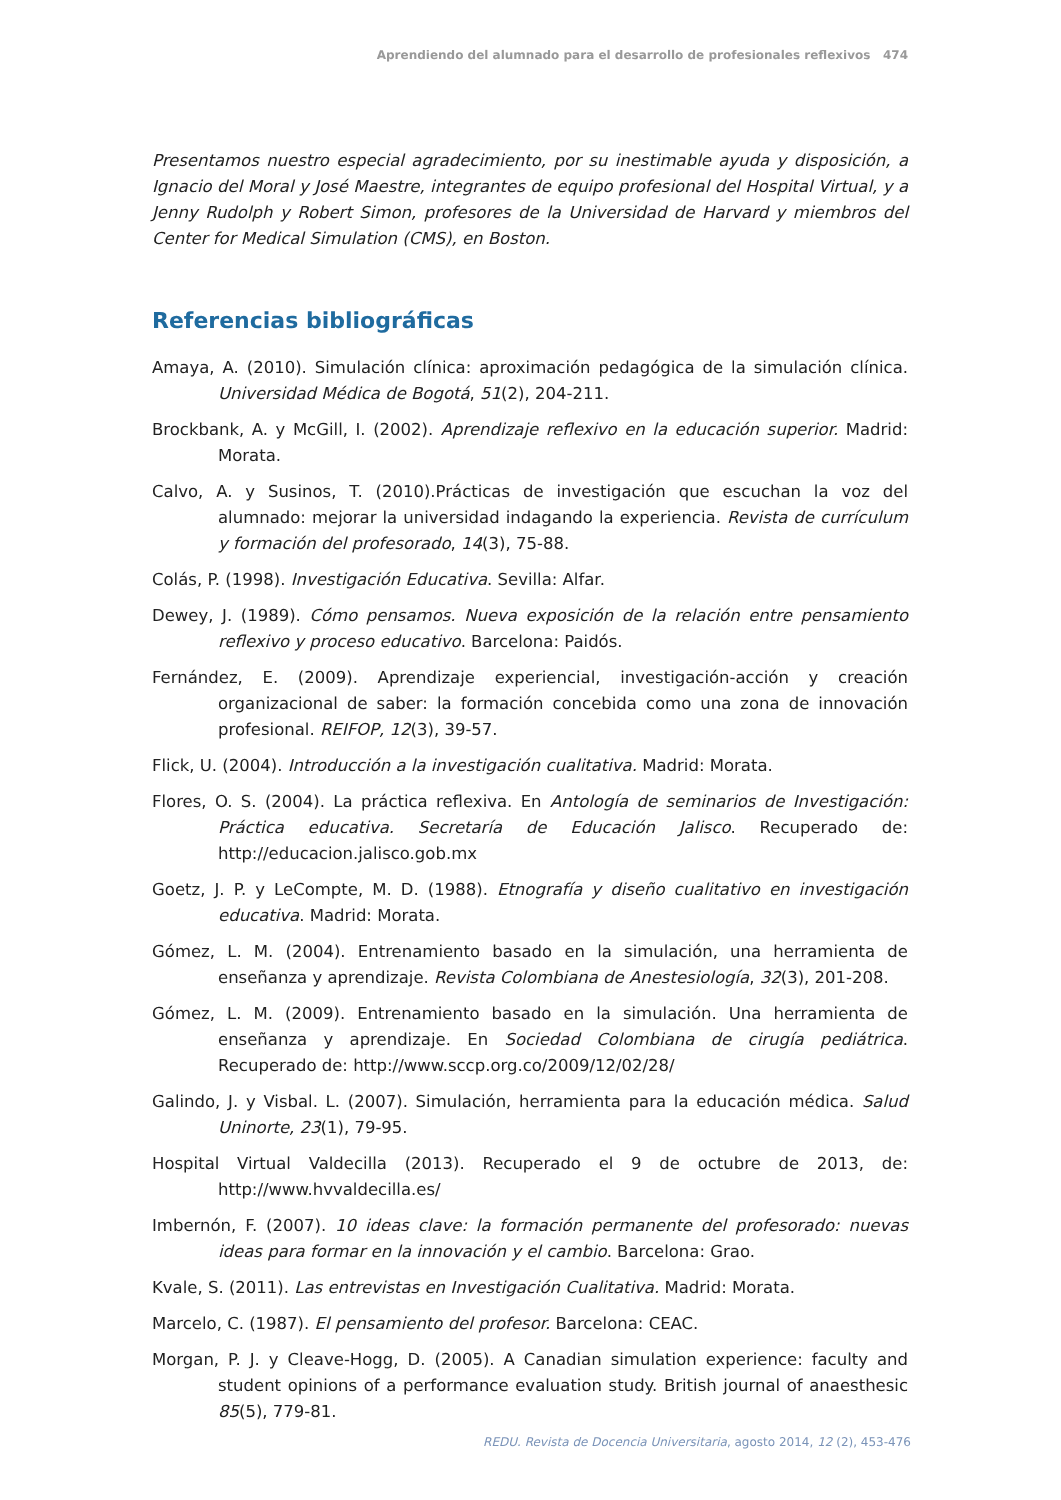Aprendiendo del alumnado para el desarrollo de profesionales reflexivos 474
Presentamos nuestro especial agradecimiento, por su inestimable ayuda y disposición, a Ignacio del Moral y José Maestre, integrantes de equipo profesional del Hospital Virtual, y a Jenny Rudolph y Robert Simon, profesores de la Universidad de Harvard y miembros del Center for Medical Simulation (CMS), en Boston.
Referencias bibliográficas
Amaya, A. (2010). Simulación clínica: aproximación pedagógica de la simulación clínica. Universidad Médica de Bogotá, 51(2), 204-211.
Brockbank, A. y McGill, I. (2002). Aprendizaje reflexivo en la educación superior. Madrid: Morata.
Calvo, A. y Susinos, T. (2010).Prácticas de investigación que escuchan la voz del alumnado: mejorar la universidad indagando la experiencia. Revista de currículum y formación del profesorado, 14(3), 75-88.
Colás, P. (1998). Investigación Educativa. Sevilla: Alfar.
Dewey, J. (1989). Cómo pensamos. Nueva exposición de la relación entre pensamiento reflexivo y proceso educativo. Barcelona: Paidós.
Fernández, E. (2009). Aprendizaje experiencial, investigación-acción y creación organizacional de saber: la formación concebida como una zona de innovación profesional. REIFOP, 12(3), 39-57.
Flick, U. (2004). Introducción a la investigación cualitativa. Madrid: Morata.
Flores, O. S. (2004). La práctica reflexiva. En Antología de seminarios de Investigación: Práctica educativa. Secretaría de Educación Jalisco. Recuperado de: http://educacion.jalisco.gob.mx
Goetz, J. P. y LeCompte, M. D. (1988). Etnografía y diseño cualitativo en investigación educativa. Madrid: Morata.
Gómez, L. M. (2004). Entrenamiento basado en la simulación, una herramienta de enseñanza y aprendizaje. Revista Colombiana de Anestesiología, 32(3), 201-208.
Gómez, L. M. (2009). Entrenamiento basado en la simulación. Una herramienta de enseñanza y aprendizaje. En Sociedad Colombiana de cirugía pediátrica. Recuperado de: http://www.sccp.org.co/2009/12/02/28/
Galindo, J. y Visbal. L. (2007). Simulación, herramienta para la educación médica. Salud Uninorte, 23(1), 79-95.
Hospital Virtual Valdecilla (2013). Recuperado el 9 de octubre de 2013, de: http://www.hvvaldecilla.es/
Imbernón, F. (2007). 10 ideas clave: la formación permanente del profesorado: nuevas ideas para formar en la innovación y el cambio. Barcelona: Grao.
Kvale, S. (2011). Las entrevistas en Investigación Cualitativa. Madrid: Morata.
Marcelo, C. (1987). El pensamiento del profesor. Barcelona: CEAC.
Morgan, P. J. y Cleave-Hogg, D. (2005). A Canadian simulation experience: faculty and student opinions of a performance evaluation study. British journal of anaesthesic 85(5), 779-81.
REDU. Revista de Docencia Universitaria, agosto 2014, 12 (2), 453-476